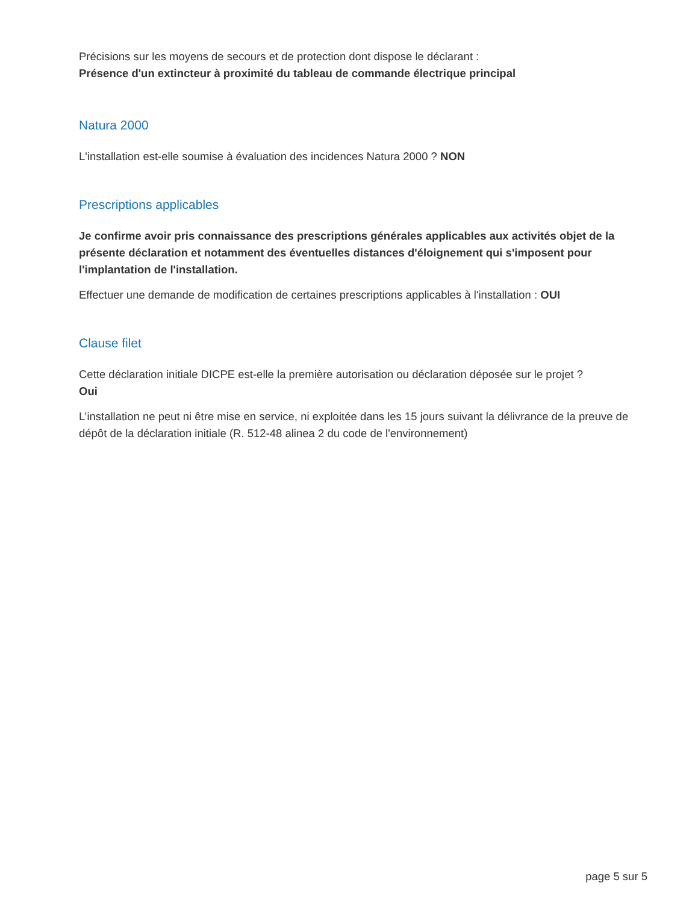Précisions sur les moyens de secours et de protection dont dispose le déclarant :
Présence d'un extincteur à proximité du tableau de commande électrique principal
Natura 2000
L'installation est-elle soumise à évaluation des incidences Natura 2000 ? NON
Prescriptions applicables
Je confirme avoir pris connaissance des prescriptions générales applicables aux activités objet de la présente déclaration et notamment des éventuelles distances d'éloignement qui s'imposent pour l'implantation de l'installation.
Effectuer une demande de modification de certaines prescriptions applicables à l'installation : OUI
Clause filet
Cette déclaration initiale DICPE est-elle la première autorisation ou déclaration déposée sur le projet ?
Oui
L’installation ne peut ni être mise en service, ni exploitée dans les 15 jours suivant la délivrance de la preuve de dépôt de la déclaration initiale (R. 512-48 alinea 2 du code de l'environnement)
page 5 sur 5